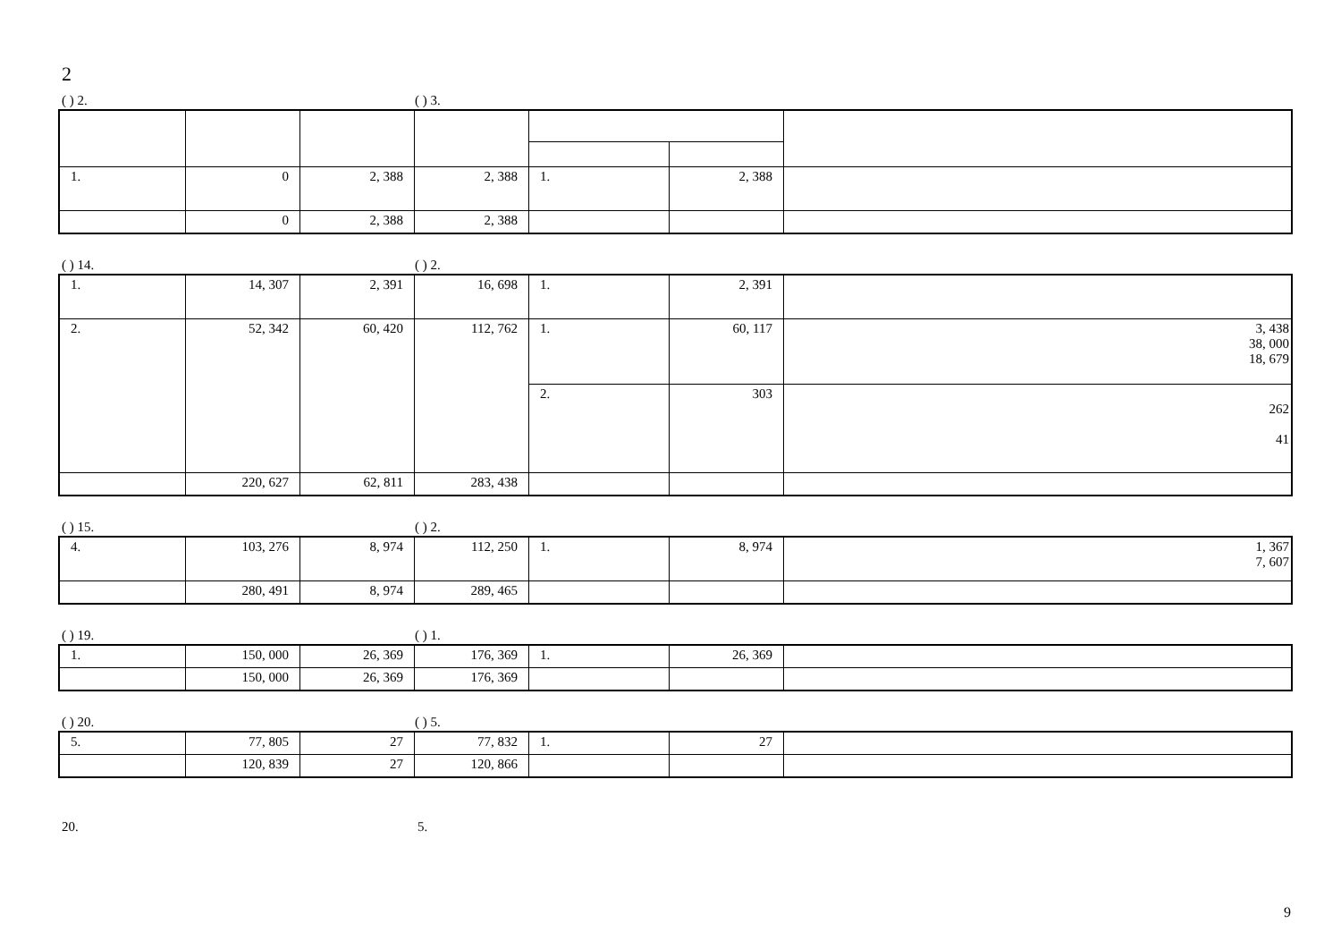2
( ) 2. ( ) 3.
| 1. | 0 | 2, 388 | 2, 388 | 1. | 2, 388 | |
| | 0 | 2, 388 | 2, 388 | | | |
( ) 14. ( ) 2.
| 1. | 14, 307 | 2, 391 | 16, 698 | 1. | 2, 391 | |
| 2. | 52, 342 | 60, 420 | 112, 762 | 1. | 60, 117 | 3, 438 38, 000 18, 679 |
| | | | | 2. | 303 | 262 41 |
| | 220, 627 | 62, 811 | 283, 438 | | | |
( ) 15. ( ) 2.
| 4. | 103, 276 | 8, 974 | 112, 250 | 1. | 8, 974 | 1, 367 7, 607 |
| | 280, 491 | 8, 974 | 289, 465 | | | |
( ) 19. ( ) 1.
| 1. | 150, 000 | 26, 369 | 176, 369 | 1. | 26, 369 | |
| | 150, 000 | 26, 369 | 176, 369 | | | |
( ) 20. ( ) 5.
| 5. | 77, 805 | 27 | 77, 832 | 1. | 27 | |
| | 120, 839 | 27 | 120, 866 | | | |
20. 5.
9